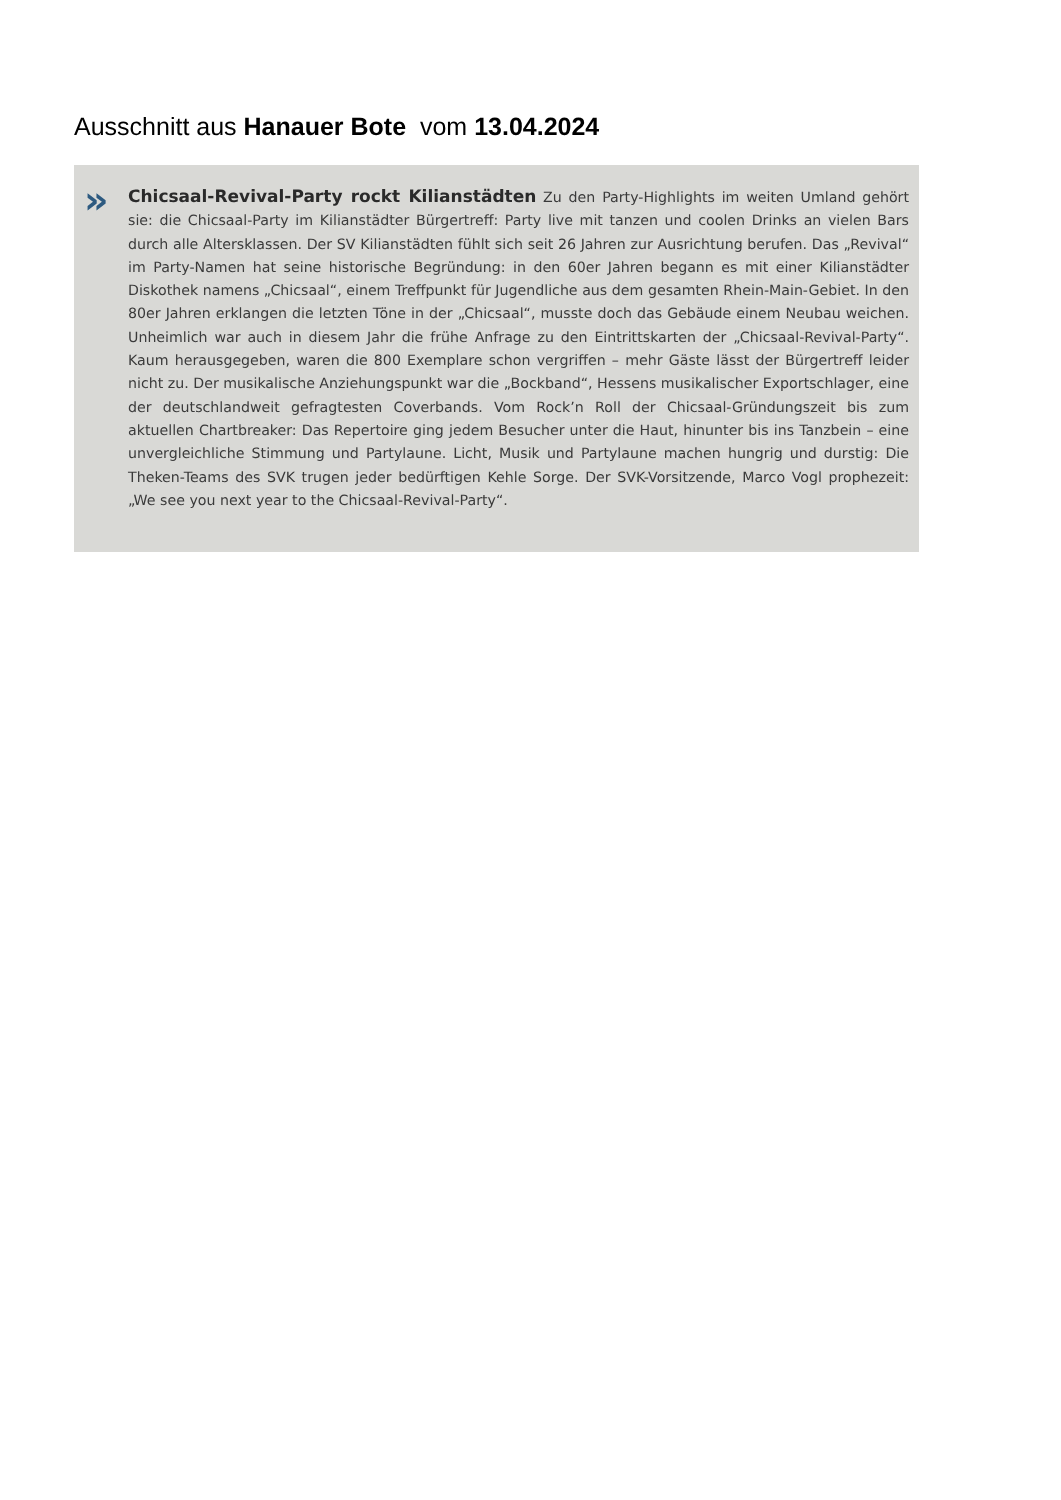Ausschnitt aus Hanauer Bote vom 13.04.2024
»
Chicsaal-Revival-Party rockt Kilianstädten Zu den Party-Highlights im weiten Umland gehört sie: die Chicsaal-Party im Kilianstädter Bürgertreff: Party live mit tanzen und coolen Drinks an vielen Bars durch alle Altersklassen. Der SV Kilianstädten fühlt sich seit 26 Jahren zur Ausrichtung berufen. Das „Revival“ im Party-Namen hat seine historische Begründung: in den 60er Jahren begann es mit einer Kilianstädter Diskothek namens „Chicsaal“, einem Treffpunkt für Jugendliche aus dem gesamten Rhein-Main-Gebiet. In den 80er Jahren erklangen die letzten Töne in der „Chicsaal“, musste doch das Gebäude einem Neubau weichen. Unheimlich war auch in diesem Jahr die frühe Anfrage zu den Eintrittskarten der „Chicsaal-Revival-Party“. Kaum herausgegeben, waren die 800 Exemplare schon vergriffen – mehr Gäste lässt der Bürgertreff leider nicht zu. Der musikalische Anziehungspunkt war die „Bockband“, Hessens musikalischer Exportschlager, eine der deutschlandweit gefragtesten Coverbands. Vom Rock’n Roll der Chicsaal-Gründungszeit bis zum aktuellen Chartbreaker: Das Repertoire ging jedem Besucher unter die Haut, hinunter bis ins Tanzbein – eine unvergleichliche Stimmung und Partylaune. Licht, Musik und Partylaune machen hungrig und durstig: Die Theken-Teams des SVK trugen jeder bedürftigen Kehle Sorge. Der SVK-Vorsitzende, Marco Vogl prophezeit: „We see you next year to the Chicsaal-Revival-Party“.